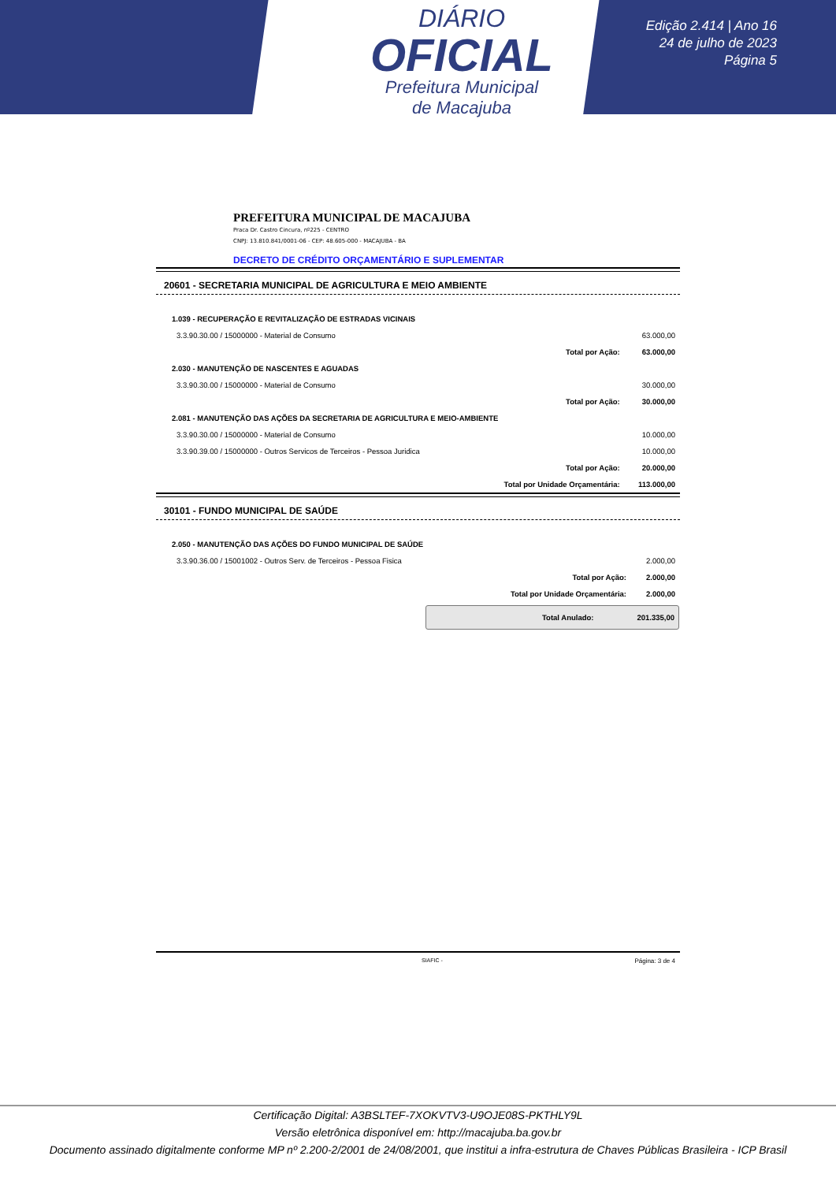DIÁRIO
OFICIAL
Prefeitura Municipal
de Macajuba
Edição 2.414 | Ano 16
24 de julho de 2023
Página 5
PREFEITURA MUNICIPAL DE MACAJUBA
Praca Dr. Castro Cincura, nº225 - CENTRO
CNPJ: 13.810.841/0001-06 - CEP: 48.605-000 - MACAJUBA - BA
DECRETO DE CRÉDITO ORÇAMENTÁRIO E SUPLEMENTAR
20601 - SECRETARIA MUNICIPAL DE AGRICULTURA E MEIO AMBIENTE
| 1.039 - RECUPERAÇÃO E REVITALIZAÇÃO DE ESTRADAS VICINAIS | | |
| 3.3.90.30.00 / 15000000 - Material de Consumo | | 63.000,00 |
| | Total por Ação: | 63.000,00 |
| 2.030 - MANUTENÇÃO DE NASCENTES E AGUADAS | | |
| 3.3.90.30.00 / 15000000 - Material de Consumo | | 30.000,00 |
| | Total por Ação: | 30.000,00 |
| 2.081 - MANUTENÇÃO DAS AÇÕES DA SECRETARIA DE AGRICULTURA E MEIO-AMBIENTE | | |
| 3.3.90.30.00 / 15000000 - Material de Consumo | | 10.000,00 |
| 3.3.90.39.00 / 15000000 - Outros Servicos de Terceiros - Pessoa Juridica | | 10.000,00 |
| | Total por Ação: | 20.000,00 |
| | Total por Unidade Orçamentária: | 113.000,00 |
30101 - FUNDO MUNICIPAL DE SAÚDE
| 2.050 - MANUTENÇÃO DAS AÇÕES DO FUNDO MUNICIPAL DE SAÚDE | | |
| 3.3.90.36.00 / 15001002 - Outros Serv. de Terceiros - Pessoa Fisica | | 2.000,00 |
| | Total por Ação: | 2.000,00 |
| | Total por Unidade Orçamentária: | 2.000,00 |
Total Anulado: 201.335,00
SIAFIC - Página: 3 de 4
Certificação Digital: A3BSLTEF-7XOKVTV3-U9OJE08S-PKTHLY9L
Versão eletrônica disponível em: http://macajuba.ba.gov.br
Documento assinado digitalmente conforme MP nº 2.200-2/2001 de 24/08/2001, que institui a infra-estrutura de Chaves Públicas Brasileira - ICP Brasil